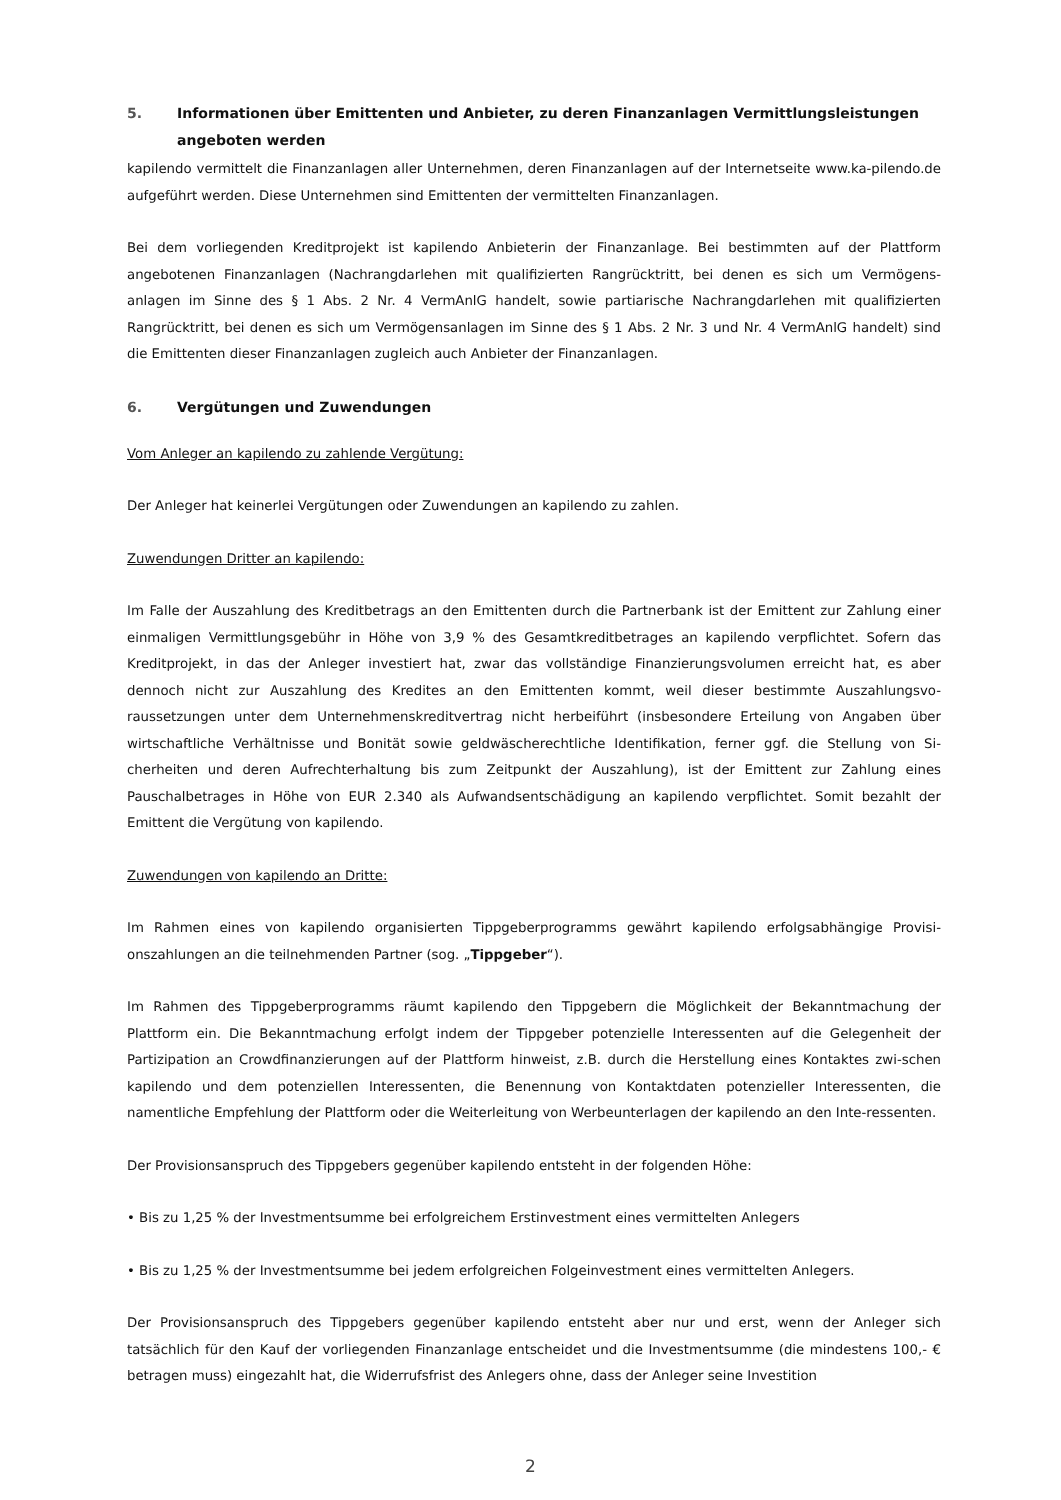5. Informationen über Emittenten und Anbieter, zu deren Finanzanlagen Vermittlungsleistungen angeboten werden
kapilendo vermittelt die Finanzanlagen aller Unternehmen, deren Finanzanlagen auf der Internetseite www.ka-pilendo.de aufgeführt werden. Diese Unternehmen sind Emittenten der vermittelten Finanzanlagen.
Bei dem vorliegenden Kreditprojekt ist kapilendo Anbieterin der Finanzanlage. Bei bestimmten auf der Plattform angebotenen Finanzanlagen (Nachrangdarlehen mit qualifizierten Rangrücktritt, bei denen es sich um Vermögens-anlagen im Sinne des § 1 Abs. 2 Nr. 4 VermAnlG handelt, sowie partiarische Nachrangdarlehen mit qualifizierten Rangrücktritt, bei denen es sich um Vermögensanlagen im Sinne des § 1 Abs. 2 Nr. 3 und Nr. 4 VermAnlG handelt) sind die Emittenten dieser Finanzanlagen zugleich auch Anbieter der Finanzanlagen.
6. Vergütungen und Zuwendungen
Vom Anleger an kapilendo zu zahlende Vergütung:
Der Anleger hat keinerlei Vergütungen oder Zuwendungen an kapilendo zu zahlen.
Zuwendungen Dritter an kapilendo:
Im Falle der Auszahlung des Kreditbetrags an den Emittenten durch die Partnerbank ist der Emittent zur Zahlung einer einmaligen Vermittlungsgebühr in Höhe von 3,9 % des Gesamtkreditbetrages an kapilendo verpflichtet. Sofern das Kreditprojekt, in das der Anleger investiert hat, zwar das vollständige Finanzierungsvolumen erreicht hat, es aber dennoch nicht zur Auszahlung des Kredites an den Emittenten kommt, weil dieser bestimmte Auszahlungsvo-raussetzungen unter dem Unternehmenskreditvertrag nicht herbeiführt (insbesondere Erteilung von Angaben über wirtschaftliche Verhältnisse und Bonität sowie geldwäscherechtliche Identifikation, ferner ggf. die Stellung von Si-cherheiten und deren Aufrechterhaltung bis zum Zeitpunkt der Auszahlung), ist der Emittent zur Zahlung eines Pauschalbetrages in Höhe von EUR 2.340 als Aufwandsentschädigung an kapilendo verpflichtet. Somit bezahlt der Emittent die Vergütung von kapilendo.
Zuwendungen von kapilendo an Dritte:
Im Rahmen eines von kapilendo organisierten Tippgeberprogramms gewährt kapilendo erfolgsabhängige Provisi-onszahlungen an die teilnehmenden Partner (sog. „Tippgeber“).
Im Rahmen des Tippgeberprogramms räumt kapilendo den Tippgebern die Möglichkeit der Bekanntmachung der Plattform ein. Die Bekanntmachung erfolgt indem der Tippgeber potenzielle Interessenten auf die Gelegenheit der Partizipation an Crowdfinanzierungen auf der Plattform hinweist, z.B. durch die Herstellung eines Kontaktes zwi-schen kapilendo und dem potenziellen Interessenten, die Benennung von Kontaktdaten potenzieller Interessenten, die namentliche Empfehlung der Plattform oder die Weiterleitung von Werbeunterlagen der kapilendo an den Inte-ressenten.
Der Provisionsanspruch des Tippgebers gegenüber kapilendo entsteht in der folgenden Höhe:
• Bis zu 1,25 % der Investmentsumme bei erfolgreichem Erstinvestment eines vermittelten Anlegers
• Bis zu 1,25 % der Investmentsumme bei jedem erfolgreichen Folgeinvestment eines vermittelten Anlegers.
Der Provisionsanspruch des Tippgebers gegenüber kapilendo entsteht aber nur und erst, wenn der Anleger sich tatsächlich für den Kauf der vorliegenden Finanzanlage entscheidet und die Investmentsumme (die mindestens 100,- € betragen muss) eingezahlt hat, die Widerrufsfrist des Anlegers ohne, dass der Anleger seine Investition
2